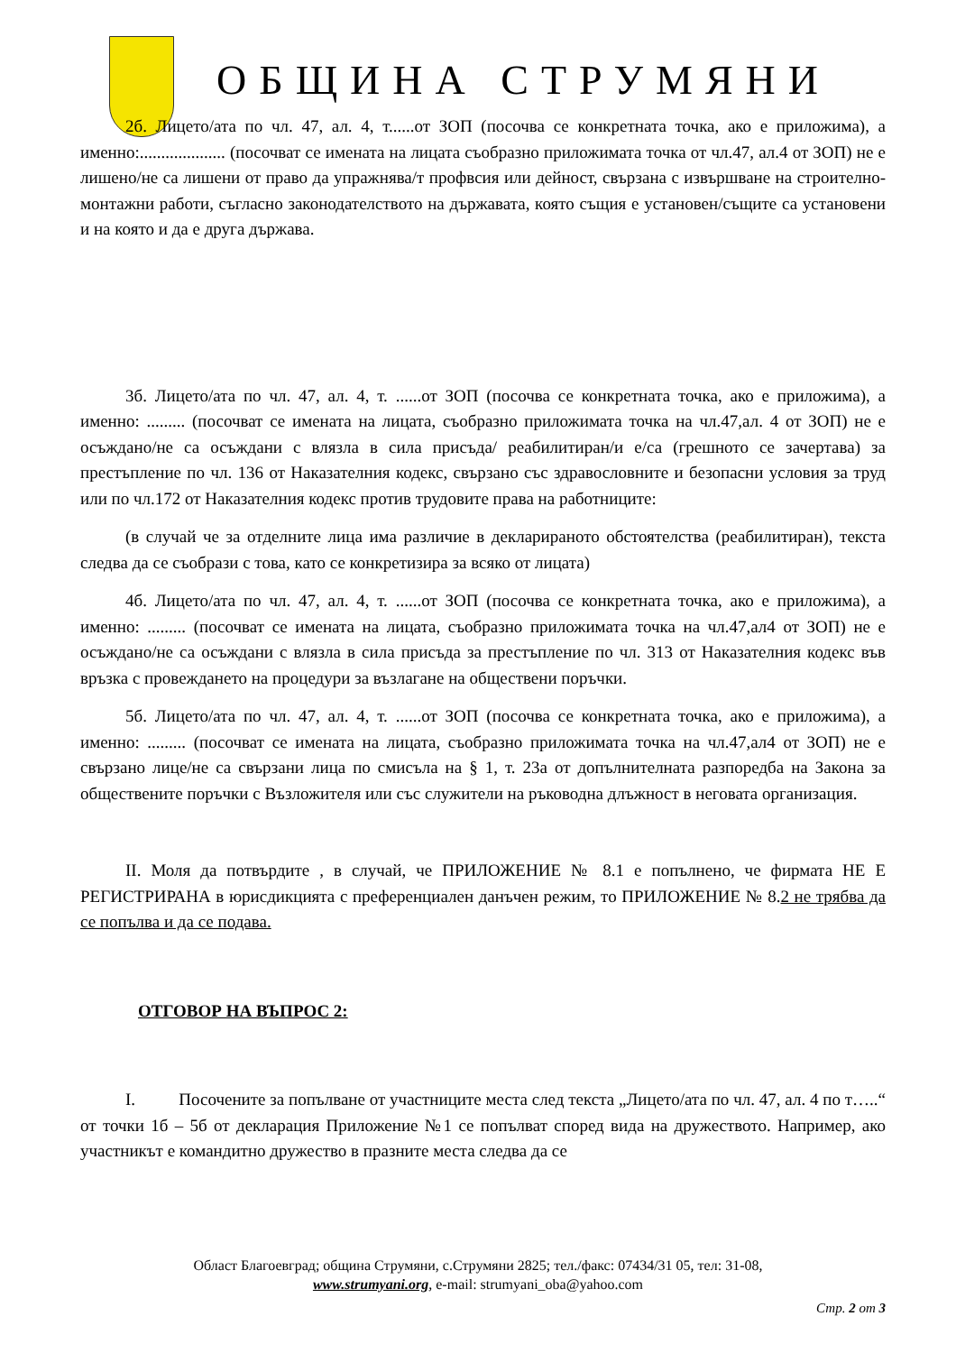ОБЩИНА СТРУМЯНИ
2б. Лицето/ата по чл. 47, ал. 4, т......от ЗОП (посочва се конкретната точка, ако е приложима), а именно:.................... (посочват се имената на лицата съобразно приложимата точка от чл.47, ал.4 от ЗОП) не е лишено/не са лишени от право да упражнява/т профвсия или дейност, свързана с извършване на строително-монтажни работи, съгласно законодателството на държавата, която същия е установен/същите са установени и на която и да е друга държава.
3б. Лицето/ата по чл. 47, ал. 4, т. ......от ЗОП (посочва се конкретната точка, ако е приложима), а именно: ......... (посочват се имената на лицата, съобразно приложимата точка на чл.47,ал. 4 от ЗОП) не е осъждано/не са осъждани с влязла в сила присъда/ реабилитиран/и е/са (грешното се зачертава) за престъпление по чл. 136 от Наказателния кодекс, свързано със здравословните и безопасни условия за труд или по чл.172 от Наказателния кодекс против трудовите права на работниците:
(в случай че за отделните лица има различие в декларираното обстоятелства (реабилитиран), текста следва да се съобрази с това, като се конкретизира за всяко от лицата)
4б. Лицето/ата по чл. 47, ал. 4, т. ......от ЗОП (посочва се конкретната точка, ако е приложима), а именно: ......... (посочват се имената на лицата, съобразно приложимата точка на чл.47,ал4 от ЗОП) не е осъждано/не са осъждани с влязла в сила присъда за престъпление по чл. 313 от Наказателния кодекс във връзка с провеждането на процедури за възлагане на обществени поръчки.
5б. Лицето/ата по чл. 47, ал. 4, т. ......от ЗОП (посочва се конкретната точка, ако е приложима), а именно: ......... (посочват се имената на лицата, съобразно приложимата точка на чл.47,ал4 от ЗОП) не е свързано лице/не са свързани лица по смисъла на § 1, т. 23а от допълнителната разпоредба на Закона за обществените поръчки с Възложителя или със служители на ръководна длъжност в неговата организация.
II. Моля да потвърдите , в случай, че ПРИЛОЖЕНИЕ № 8.1 е попълнено, че фирмата НЕ Е РЕГИСТРИРАНА в юрисдикцията с преференциален данъчен режим, то ПРИЛОЖЕНИЕ № 8.2 не трябва да се попълва и да се подава.
ОТГОВОР НА ВЪПРОС 2:
I. Посочените за попълване от участниците места след текста „Лицето/ата по чл. 47, ал. 4 по т…..“ от точки 1б – 5б от декларация Приложение №1 се попълват според вида на дружеството. Например, ако участникът е командитно дружество в празните места следва да се
Област Благоевград; община Струмяни, с.Струмяни 2825; тел./факс: 07434/31 05, тел: 31-08,
www.strumyani.org, e-mail: strumyani_oba@yahoo.com
Стр. 2 от 3